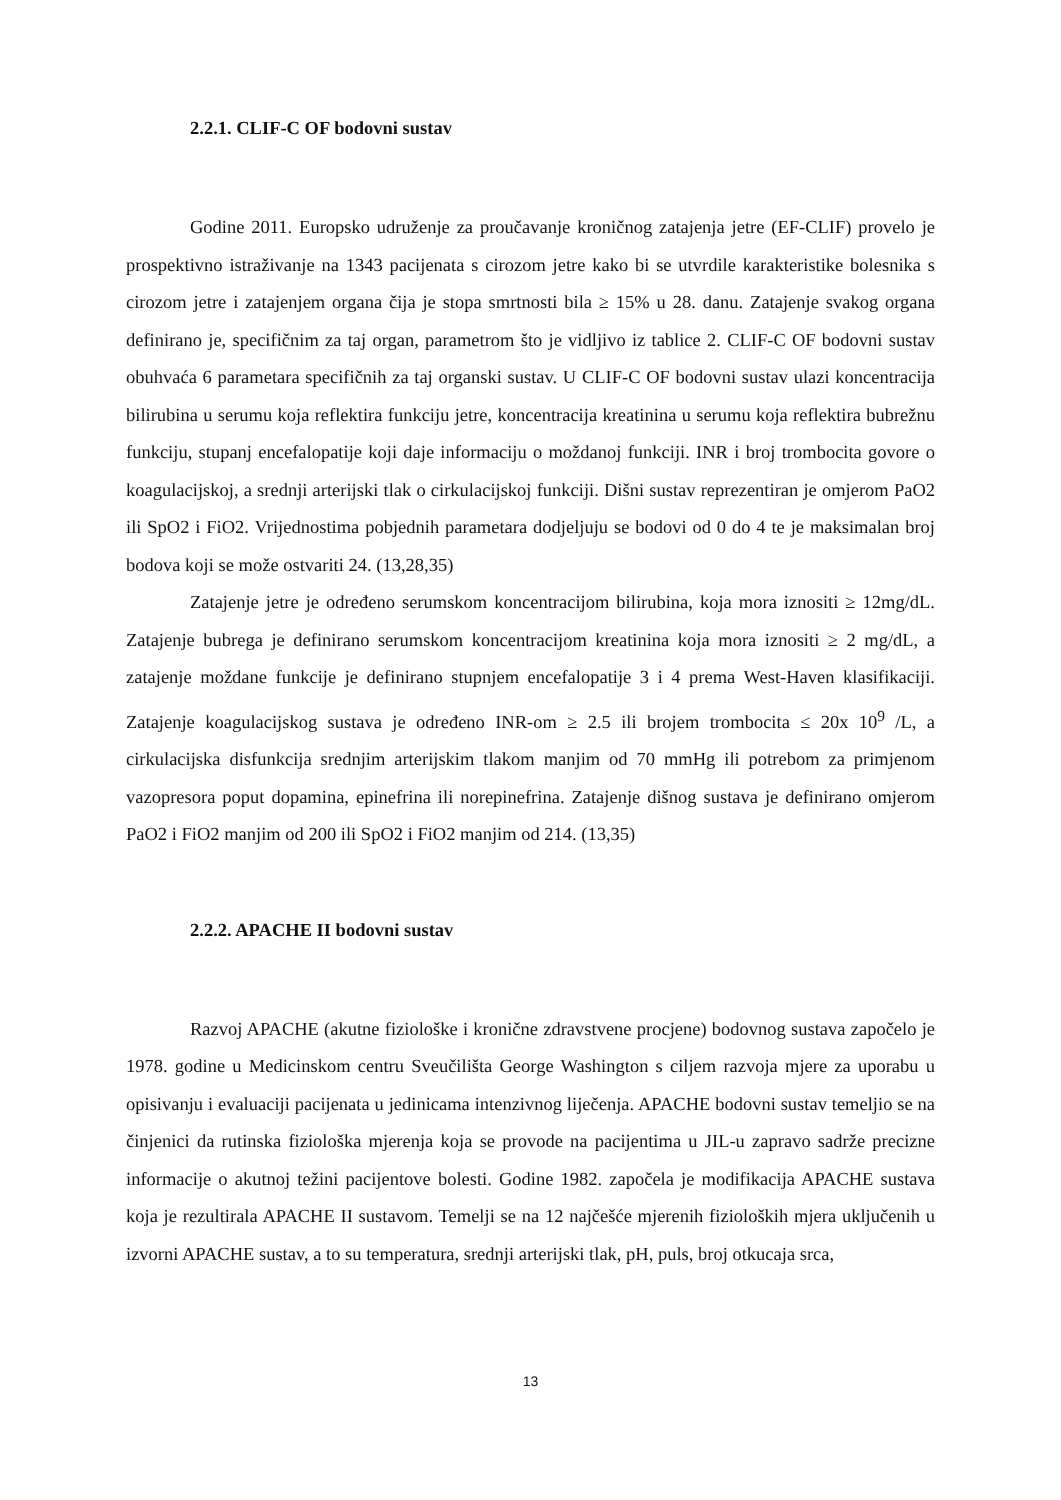2.2.1. CLIF-C OF bodovni sustav
Godine 2011. Europsko udruženje za proučavanje kroničnog zatajenja jetre (EF-CLIF) provelo je prospektivno istraživanje na 1343 pacijenata s cirozom jetre kako bi se utvrdile karakteristike bolesnika s cirozom jetre i zatajenjem organa čija je stopa smrtnosti bila ≥ 15% u 28. danu. Zatajenje svakog organa definirano je, specifičnim za taj organ, parametrom što je vidljivo iz tablice 2. CLIF-C OF bodovni sustav obuhvaća 6 parametara specifičnih za taj organski sustav. U CLIF-C OF bodovni sustav ulazi koncentracija bilirubina u serumu koja reflektira funkciju jetre, koncentracija kreatinina u serumu koja reflektira bubrežnu funkciju, stupanj encefalopatije koji daje informaciju o moždanoj funkciji. INR i broj trombocita govore o koagulacijskoj, a srednji arterijski tlak o cirkulacijskoj funkciji. Dišni sustav reprezentiran je omjerom PaO2 ili SpO2 i FiO2. Vrijednostima pobjednih parametara dodjeljuju se bodovi od 0 do 4 te je maksimalan broj bodova koji se može ostvariti 24. (13,28,35)
Zatajenje jetre je određeno serumskom koncentracijom bilirubina, koja mora iznositi ≥ 12mg/dL. Zatajenje bubrega je definirano serumskom koncentracijom kreatinina koja mora iznositi ≥ 2 mg/dL, a zatajenje moždane funkcije je definirano stupnjem encefalopatije 3 i 4 prema West-Haven klasifikaciji. Zatajenje koagulacijskog sustava je određeno INR-om ≥ 2.5 ili brojem trombocita ≤ 20x 10<sup>9</sup> /L, a cirkulacijska disfunkcija srednjim arterijskim tlakom manjim od 70 mmHg ili potrebom za primjenom vazopresora poput dopamina, epinefrina ili norepinefrina. Zatajenje dišnog sustava je definirano omjerom PaO2 i FiO2 manjim od 200 ili SpO2 i FiO2 manjim od 214. (13,35)
2.2.2. APACHE II bodovni sustav
Razvoj APACHE (akutne fiziološke i kronične zdravstvene procjene) bodovnog sustava započelo je 1978. godine u Medicinskom centru Sveučilišta George Washington s ciljem razvoja mjere za uporabu u opisivanju i evaluaciji pacijenata u jedinicama intenzivnog liječenja. APACHE bodovni sustav temeljio se na činjenici da rutinska fiziološka mjerenja koja se provode na pacijentima u JIL-u zapravo sadrže precizne informacije o akutnoj težini pacijentove bolesti. Godine 1982. započela je modifikacija APACHE sustava koja je rezultirala APACHE II sustavom. Temelji se na 12 najčešće mjerenih fizioloških mjera uključenih u izvorni APACHE sustav, a to su temperatura, srednji arterijski tlak, pH, puls, broj otkucaja srca,
13